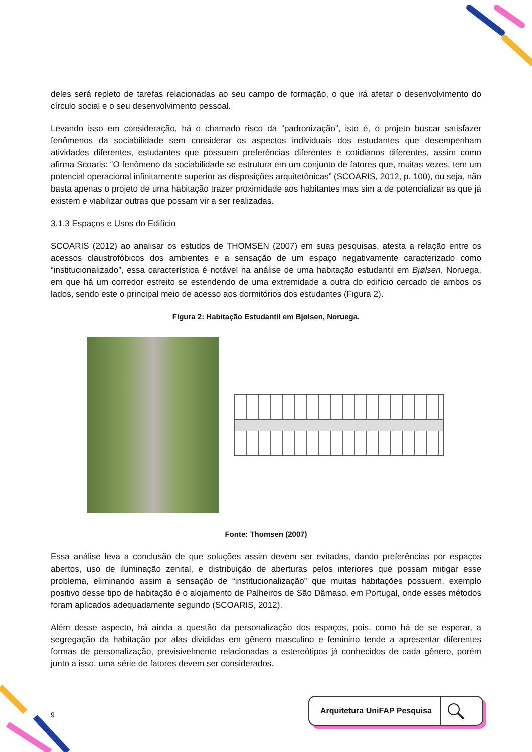deles será repleto de tarefas relacionadas ao seu campo de formação, o que irá afetar o desenvolvimento do círculo social e o seu desenvolvimento pessoal.
Levando isso em consideração, há o chamado risco da “padronização”, isto é, o projeto buscar satisfazer fenômenos da sociabilidade sem considerar os aspectos individuais dos estudantes que desempenham atividades diferentes, estudantes que possuem preferências diferentes e cotidianos diferentes, assim como afirma Scoaris: “O fenômeno da sociabilidade se estrutura em um conjunto de fatores que, muitas vezes, tem um potencial operacional infinitamente superior as disposições arquitetônicas” (SCOARIS, 2012, p. 100), ou seja, não basta apenas o projeto de uma habitação trazer proximidade aos habitantes mas sim a de potencializar as que já existem e viabilizar outras que possam vir a ser realizadas.
3.1.3 Espaços e Usos do Edifício
SCOARIS (2012) ao analisar os estudos de THOMSEN (2007) em suas pesquisas, atesta a relação entre os acessos claustrofóbicos dos ambientes e a sensação de um espaço negativamente caracterizado como “institucionalizado”, essa característica é notável na análise de uma habitação estudantil em Bjølsen, Noruega, em que há um corredor estreito se estendendo de uma extremidade a outra do edifício cercado de ambos os lados, sendo este o principal meio de acesso aos dormitórios dos estudantes (Figura 2).
Figura 2: Habitação Estudantil em Bjølsen, Noruega.
Fonte: Thomsen (2007)
Essa análise leva a conclusão de que soluções assim devem ser evitadas, dando preferências por espaços abertos, uso de iluminação zenital, e distribuição de aberturas pelos interiores que possam mitigar esse problema, eliminando assim a sensação de “institucionalização” que muitas habitações possuem, exemplo positivo desse tipo de habitação é o alojamento de Palheiros de São Dâmaso, em Portugal, onde esses métodos foram aplicados adequadamente segundo (SCOARIS, 2012).
Além desse aspecto, há ainda a questão da personalização dos espaços, pois, como há de se esperar, a segregação da habitação por alas divididas em gênero masculino e feminino tende a apresentar diferentes formas de personalização, previsivelmente relacionadas a estereótipos já conhecidos de cada gênero, porém junto a isso, uma série de fatores devem ser considerados.
9
Arquitetura UniFAP Pesquisa